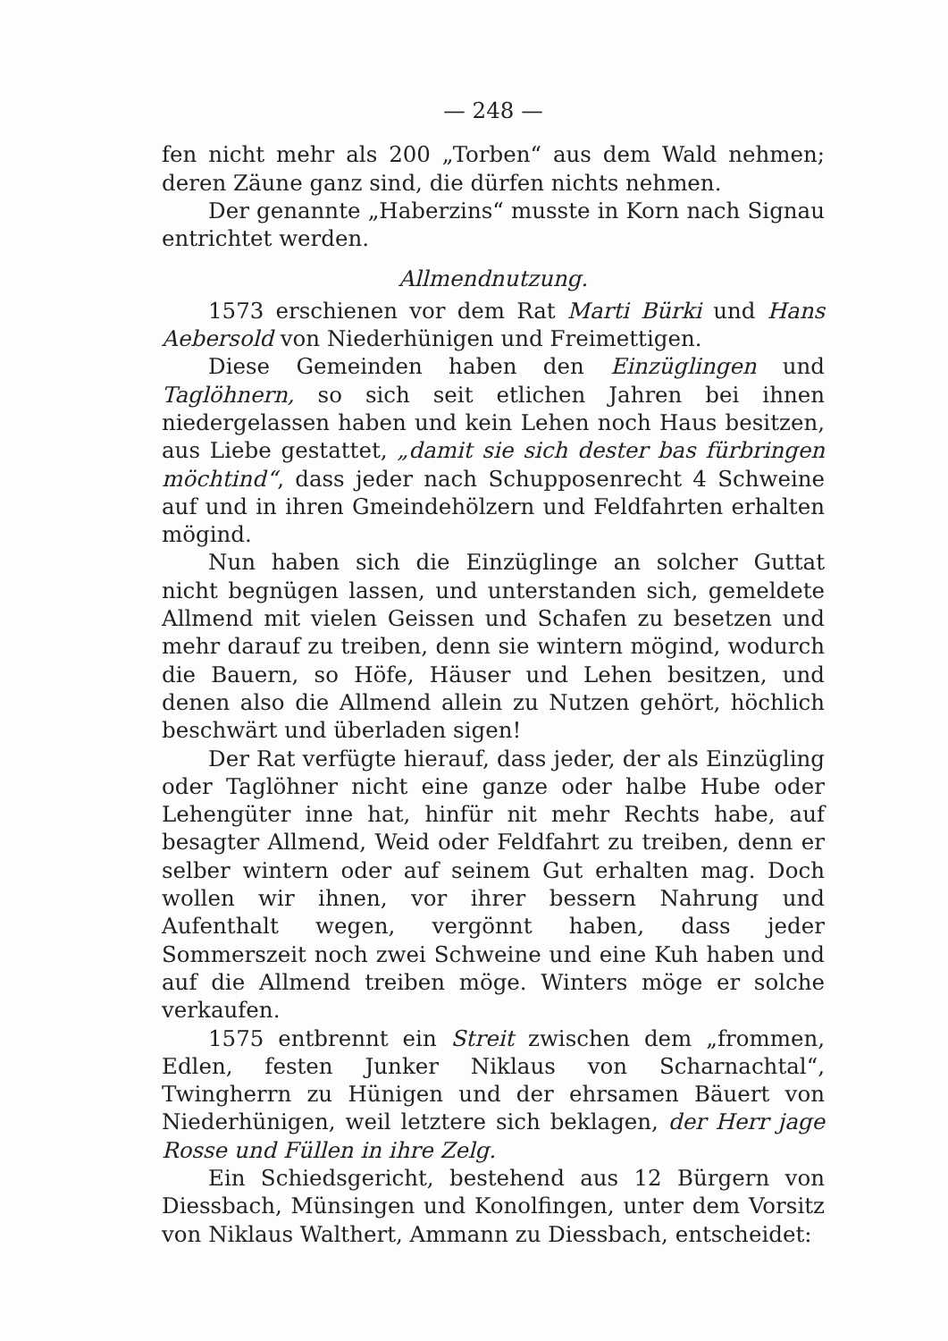— 248 —
fen nicht mehr als 200 „Torben“ aus dem Wald nehmen; deren Zäune ganz sind, die dürfen nichts nehmen.
Der genannte „Haberzins“ musste in Korn nach Signau entrichtet werden.
Allmendnutzung.
1573 erschienen vor dem Rat Marti Bürki und Hans Aebersold von Niederhünigen und Freimettigen.
Diese Gemeinden haben den Einzüglingen und Taglöhnern, so sich seit etlichen Jahren bei ihnen niedergelassen haben und kein Lehen noch Haus besitzen, aus Liebe gestattet, „damit sie sich dester bas fürbringen möchtind“, dass jeder nach Schupposenrecht 4 Schweine auf und in ihren Gmeindehölzern und Feldfahrten erhalten mögind.
Nun haben sich die Einzüglinge an solcher Guttat nicht begnügen lassen, und unterstanden sich, gemeldete Allmend mit vielen Geissen und Schafen zu besetzen und mehr darauf zu treiben, denn sie wintern mögind, wodurch die Bauern, so Höfe, Häuser und Lehen besitzen, und denen also die Allmend allein zu Nutzen gehört, höchlich beschwärt und überladen sigen!
Der Rat verfügte hierauf, dass jeder, der als Einzügling oder Taglöhner nicht eine ganze oder halbe Hube oder Lehengüter inne hat, hinfür nit mehr Rechts habe, auf besagter Allmend, Weid oder Feldfahrt zu treiben, denn er selber wintern oder auf seinem Gut erhalten mag. Doch wollen wir ihnen, vor ihrer bessern Nahrung und Aufenthalt wegen, vergönnt haben, dass jeder Sommerszeit noch zwei Schweine und eine Kuh haben und auf die Allmend treiben möge. Winters möge er solche verkaufen.
1575 entbrennt ein Streit zwischen dem „frommen, Edlen, festen Junker Niklaus von Scharnachtal“, Twingherrn zu Hünigen und der ehrsamen Bäuert von Niederhünigen, weil letztere sich beklagen, der Herr jage Rosse und Füllen in ihre Zelg.
Ein Schiedsgericht, bestehend aus 12 Bürgern von Diessbach, Münsingen und Konolfingen, unter dem Vorsitz von Niklaus Walthert, Ammann zu Diessbach, entscheidet: